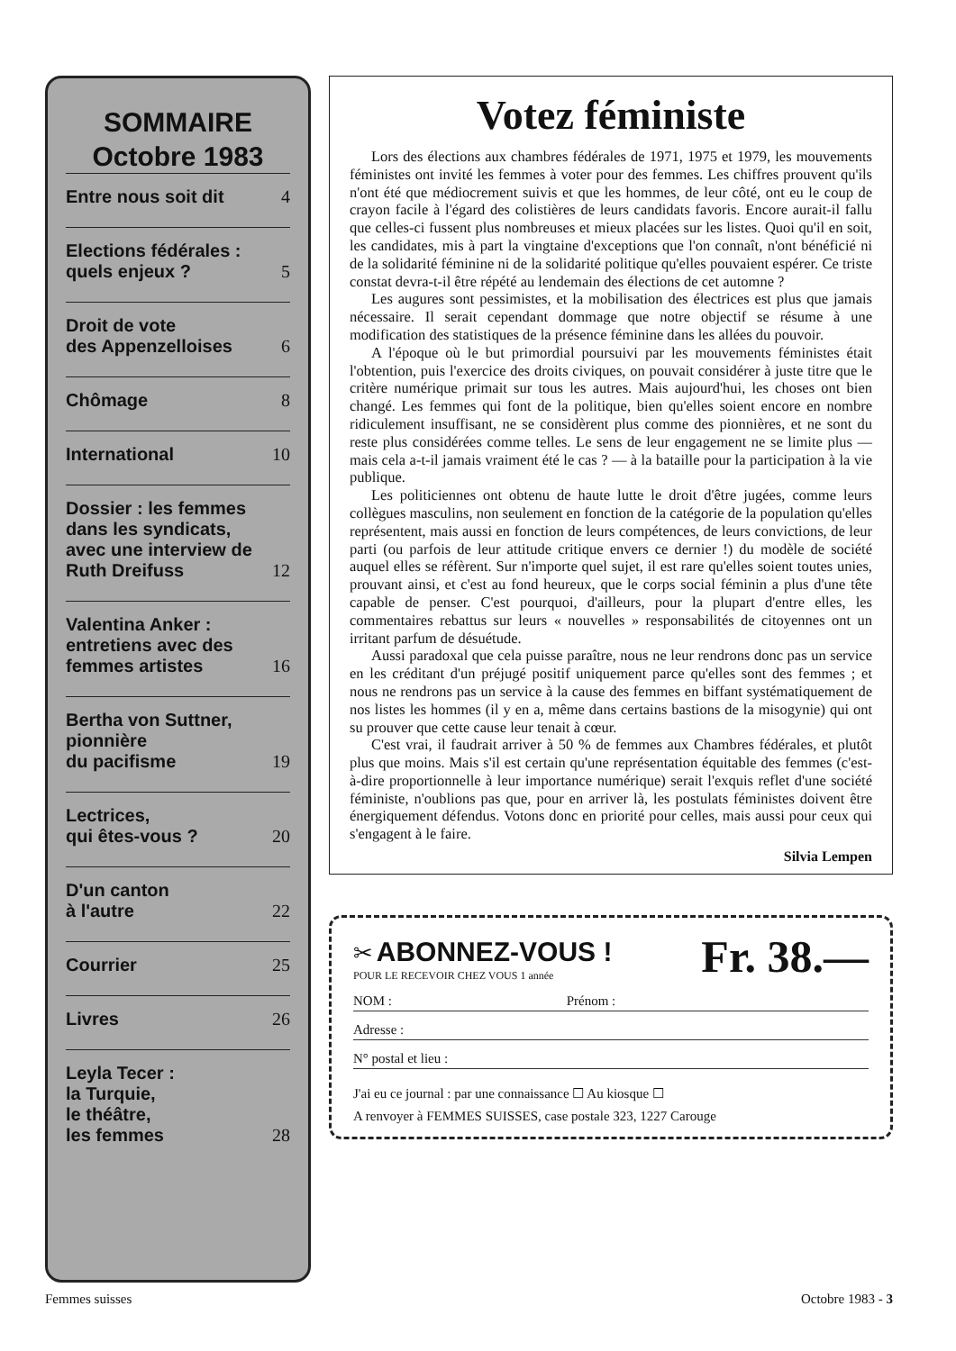SOMMAIRE
Octobre 1983
Entre nous soit dit 4
Elections fédérales : quels enjeux ? 5
Droit de vote
des Appenzelloises 6
Chômage 8
International 10
Dossier : les femmes dans les syndicats, avec une interview de Ruth Dreifuss 12
Valentina Anker : entretiens avec des femmes artistes 16
Bertha von Suttner, pionnière
du pacifisme 19
Lectrices,
qui êtes-vous ? 20
D'un canton
à l'autre 22
Courrier 25
Livres 26
Leyla Tecer :
la Turquie,
le théâtre,
les femmes 28
Votez féministe
Lors des élections aux chambres fédérales de 1971, 1975 et 1979, les mouvements féministes ont invité les femmes à voter pour des femmes. Les chiffres prouvent qu'ils n'ont été que médiocrement suivis et que les hommes, de leur côté, ont eu le coup de crayon facile à l'égard des colistières de leurs candidats favoris. Encore aurait-il fallu que celles-ci fussent plus nombreuses et mieux placées sur les listes. Quoi qu'il en soit, les candidates, mis à part la vingtaine d'exceptions que l'on connaît, n'ont bénéficié ni de la solidarité féminine ni de la solidarité politique qu'elles pouvaient espérer. Ce triste constat devra-t-il être répété au lendemain des élections de cet automne ?
Les augures sont pessimistes, et la mobilisation des électrices est plus que jamais nécessaire. Il serait cependant dommage que notre objectif se résume à une modification des statistiques de la présence féminine dans les allées du pouvoir.
A l'époque où le but primordial poursuivi par les mouvements féministes était l'obtention, puis l'exercice des droits civiques, on pouvait considérer à juste titre que le critère numérique primait sur tous les autres. Mais aujourd'hui, les choses ont bien changé. Les femmes qui font de la politique, bien qu'elles soient encore en nombre ridiculement insuffisant, ne se considèrent plus comme des pionnières, et ne sont du reste plus considérées comme telles. Le sens de leur engagement ne se limite plus — mais cela a-t-il jamais vraiment été le cas ? — à la bataille pour la participation à la vie publique.
Les politiciennes ont obtenu de haute lutte le droit d'être jugées, comme leurs collègues masculins, non seulement en fonction de la catégorie de la population qu'elles représentent, mais aussi en fonction de leurs compétences, de leurs convictions, de leur parti (ou parfois de leur attitude critique envers ce dernier !) du modèle de société auquel elles se réfèrent. Sur n'importe quel sujet, il est rare qu'elles soient toutes unies, prouvant ainsi, et c'est au fond heureux, que le corps social féminin a plus d'une tête capable de penser. C'est pourquoi, d'ailleurs, pour la plupart d'entre elles, les commentaires rebattus sur leurs « nouvelles » responsabilités de citoyennes ont un irritant parfum de désuétude.
Aussi paradoxal que cela puisse paraître, nous ne leur rendrons donc pas un service en les créditant d'un préjugé positif uniquement parce qu'elles sont des femmes ; et nous ne rendrons pas un service à la cause des femmes en biffant systématiquement de nos listes les hommes (il y en a, même dans certains bastions de la misogynie) qui ont su prouver que cette cause leur tenait à cœur.
C'est vrai, il faudrait arriver à 50 % de femmes aux Chambres fédérales, et plutôt plus que moins. Mais s'il est certain qu'une représentation équitable des femmes (c'est-à-dire proportionnelle à leur importance numérique) serait l'exquis reflet d'une société féministe, n'oublions pas que, pour en arriver là, les postulats féministes doivent être énergiquement défendus. Votons donc en priorité pour celles, mais aussi pour ceux qui s'engagent à le faire.
Silvia Lempen
✂ ABONNEZ-VOUS !
POUR LE RECEVOIR CHEZ VOUS 1 année
Fr. 38.—
NOM : Prénom :
Adresse :
N° postal et lieu :
J'ai eu ce journal : par une connaissance ☐ Au kiosque ☐
A renvoyer à FEMMES SUISSES, case postale 323, 1227 Carouge
Femmes suisses Octobre 1983 - 3